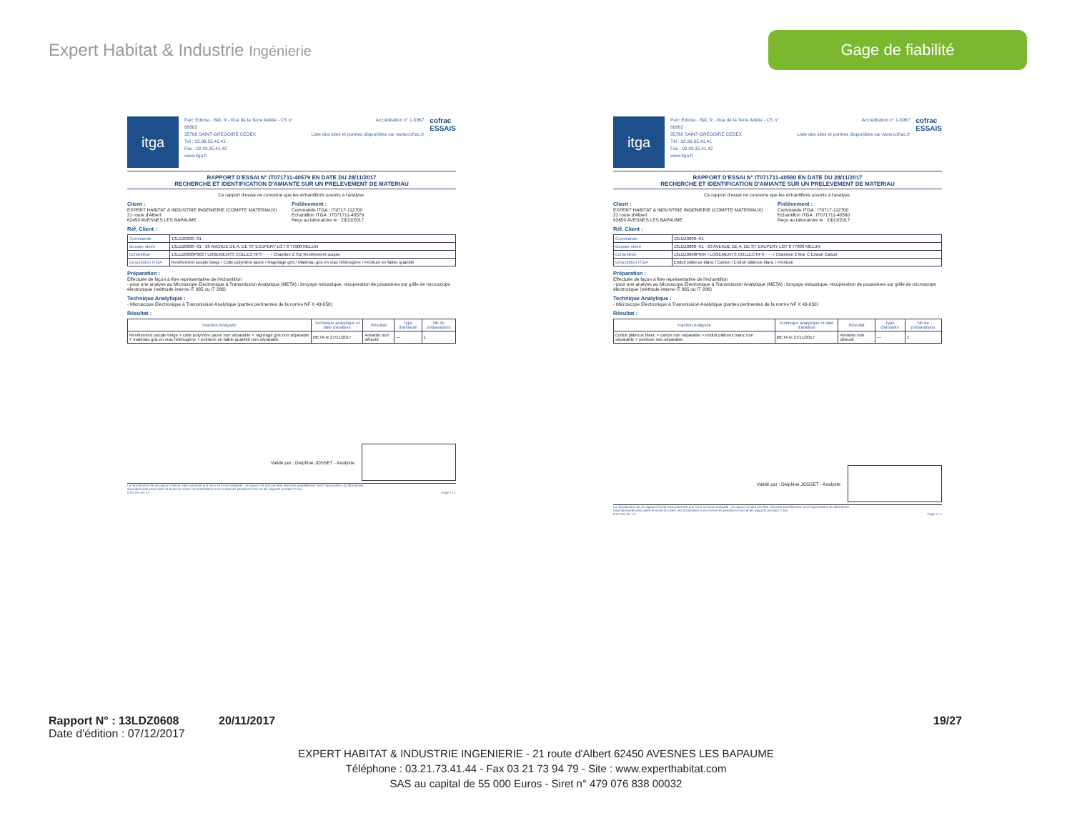Expert Habitat & Industrie Ingénierie
Gage de fiabilité
itga
Parc Edonia - Bât. R - Rue de la Terre Adélie - CS n° 66862
35768 SAINT-GREGOIRE CEDEX
Tél : 02.99.35.41.41
Fax : 02.99.35.41.42
www.itga.fr
Accréditation n° 1-5967
Liste des sites et portées disponibles sur www.cofrac.fr
cofrac
ESSAIS
RAPPORT D'ESSAI N° IT071711-40579 EN DATE DU 28/11/2017
RECHERCHE ET IDENTIFICATION D'AMIANTE SUR UN PRELEVEMENT DE MATERIAU
Ce rapport d'essai ne concerne que les échantillons soumis à l'analyse.
Client :
EXPERT HABITAT & INDUSTRIE INGENIERIE (COMPTE MATERIAUX)
21 route d'Albert
62450 AVESNES LES BAPAUME
Prélèvement :
Commande ITGA : IT0717-112700
Echantillon ITGA : IT071711-40579
Reçu au laboratoire le : 23/11/2017
Réf. Client :
| Commande | 13LDZ0608--01 |
| Dossier client | 13LDZ0608--01 - 29 AVENUE DE A. DE ST EXUPERY LGT 8 77000 MELUN |
| Echantillon | 13LDZ0608P003 / LOGEMENTS COLLECTIFS - - - / Chambre 2 Sol Revêtement souple |
| Description ITGA | Revêtement souple beige / Colle polymère jaune / Ragréage gris / Matériau gris en vrac hétérogène / Peinture en faible quantité |
Préparation :
Effectuée de façon à être représentative de l'échantillon
- pour une analyse au Microscope Electronique à Transmission Analytique (META) : broyage mécanique, récupération de poussières sur grille de microscope électronique (méthode interne IT 085 ou IT 286)
Technique Analytique :
- Microscope Electronique à Transmission Analytique (parties pertinentes de la norme NF X 43-050)
Résultat :
| Fraction Analysée | Technique analytique et date d'analyse | Résultat | Type d'amiante | Nb de préparations |
| --- | --- | --- | --- | --- |
| Revêtement souple beige + colle polymère jaune non séparable + ragréage gris non séparable + matériau gris en vrac hétérogène + peinture en faible quantité non séparable | META le 27/11/2017 | Amiante non détecté | --- | 1 |
Validé par : Delphine JOSSET - Analyste
La reproduction de ce rapport d'essai n'est autorisée que sous sa forme intégrale ; ce rapport ne doit pas être reproduit partiellement sans l'approbation du laboratoire.
Sauf demande particulière et écrite du client, les échantillons sont conservés pendant 6 mois et les rapports pendant 2 ans.
DTA 164 rev 12 Page 1 / 1
itga
Parc Edonia - Bât. R - Rue de la Terre Adélie - CS n° 66862
35768 SAINT-GREGOIRE CEDEX
Tél : 02.99.35.41.41
Fax : 02.99.35.41.42
www.itga.fr
Accréditation n° 1-5967
Liste des sites et portées disponibles sur www.cofrac.fr
cofrac
ESSAIS
RAPPORT D'ESSAI N° IT071711-40580 EN DATE DU 28/11/2017
RECHERCHE ET IDENTIFICATION D'AMIANTE SUR UN PRELEVEMENT DE MATERIAU
Ce rapport d'essai ne concerne que les échantillons soumis à l'analyse.
Client :
EXPERT HABITAT & INDUSTRIE INGENIERIE (COMPTE MATERIAUX)
21 route d'Albert
62450 AVESNES LES BAPAUME
Prélèvement :
Commande ITGA : IT0717-112700
Echantillon ITGA : IT071711-40580
Reçu au laboratoire le : 23/11/2017
Réf. Client :
| Commande | 13LDZ0608--01 |
| Dossier client | 13LDZ0608--01 - 29 AVENUE DE A. DE ST EXUPERY LGT 8 77000 MELUN |
| Echantillon | 13LDZ0608P004 / LOGEMENTS COLLECTIFS - - - / Chambre 2 Mur C Enduit Calicot |
| Description ITGA | Enduit plâtreux blanc / Carton / Enduit plâtreux blanc / Peinture |
Préparation :
Effectuée de façon à être représentative de l'échantillon
- pour une analyse au Microscope Electronique à Transmission Analytique (META) : broyage mécanique, récupération de poussières sur grille de microscope électronique (méthode interne IT 085 ou IT 286)
Technique Analytique :
- Microscope Electronique à Transmission Analytique (parties pertinentes de la norme NF X 43-050)
Résultat :
| Fraction Analysée | Technique analytique et date d'analyse | Résultat | Type d'amiante | Nb de préparations |
| --- | --- | --- | --- | --- |
| Enduit plâtreux blanc + carton non séparable + enduit plâtreux blanc non séparable + peinture non séparable | META le 27/11/2017 | Amiante non détecté | --- | 1 |
Validé par : Delphine JOSSET - Analyste
La reproduction de ce rapport d'essai n'est autorisée que sous sa forme intégrale ; ce rapport ne doit pas être reproduit partiellement sans l'approbation du laboratoire.
Sauf demande particulière et écrite du client, les échantillons sont conservés pendant 6 mois et les rapports pendant 2 ans.
DTA 164 rev 12 Page 1 / 1
Rapport N° : 13LDZ0608 20/11/2017 19/27
Date d'édition : 07/12/2017
EXPERT HABITAT & INDUSTRIE INGENIERIE - 21 route d'Albert 62450 AVESNES LES BAPAUME
Téléphone : 03.21.73.41.44 - Fax 03 21 73 94 79 - Site : www.experthabitat.com
SAS au capital de 55 000 Euros - Siret n° 479 076 838 00032